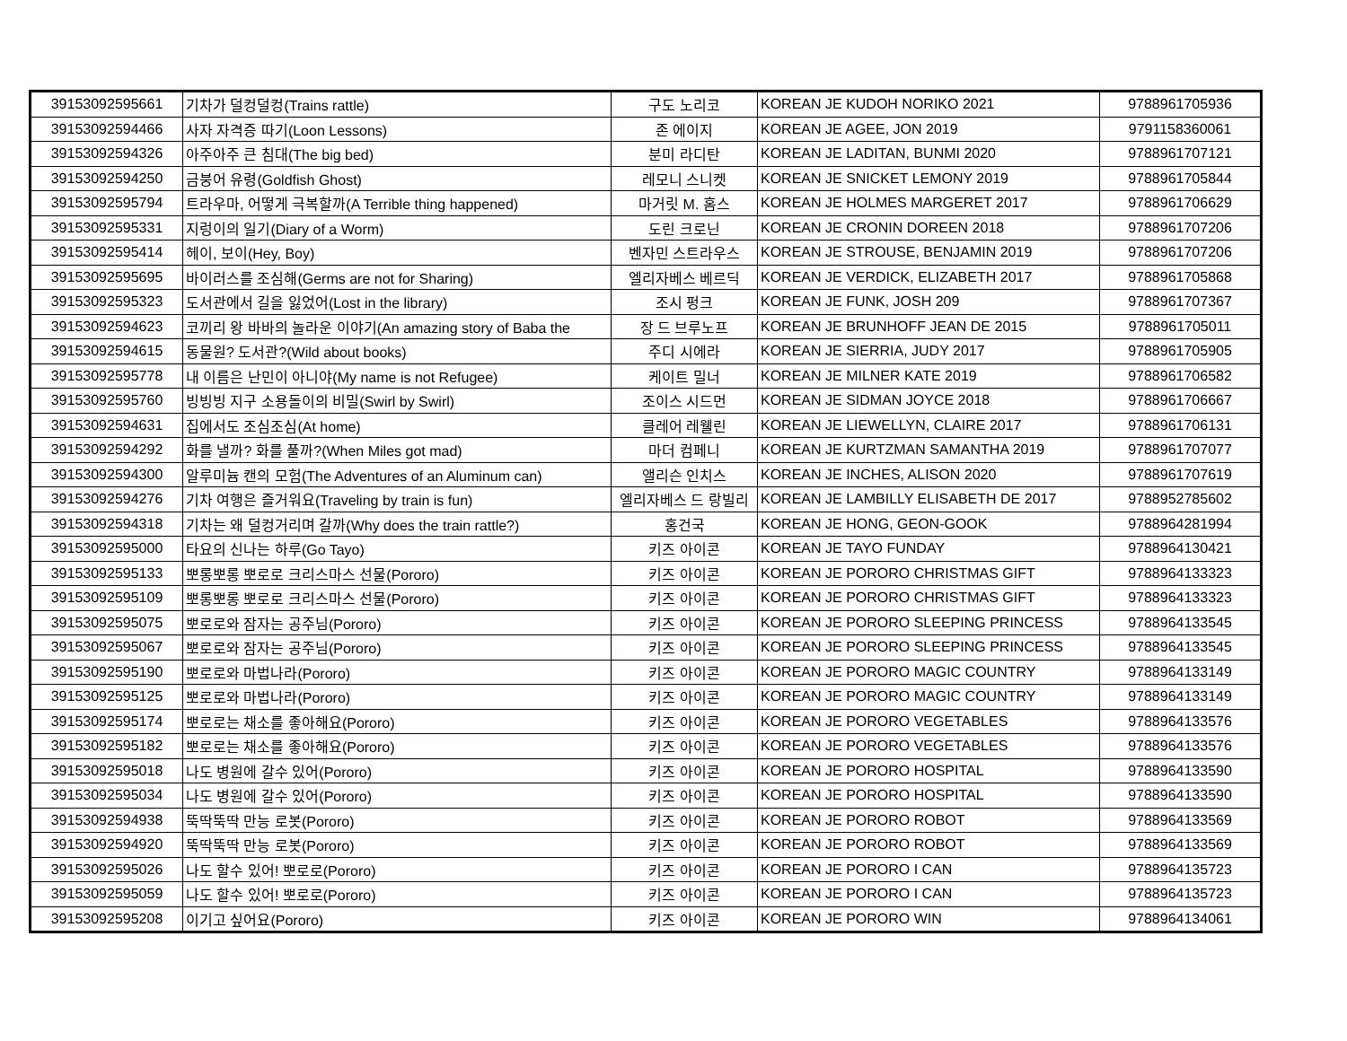| 39153092595661 | 기차가 덜컹덜컹(Trains rattle) | 구도 노리코 | KOREAN JE KUDOH NORIKO 2021 | 9788961705936 |
| 39153092594466 | 사자 자격증 따기(Loon Lessons) | 존 에이지 | KOREAN JE AGEE, JON 2019 | 9791158360061 |
| 39153092594326 | 아주아주 큰 침대(The big bed) | 분미 라디탄 | KOREAN JE LADITAN, BUNMI 2020 | 9788961707121 |
| 39153092594250 | 금붕어 유령(Goldfish Ghost) | 레모니 스니켓 | KOREAN JE SNICKET LEMONY 2019 | 9788961705844 |
| 39153092595794 | 트라우마, 어떻게 극복할까(A Terrible thing happened) | 마거릿 M. 홈스 | KOREAN JE HOLMES MARGERET 2017 | 9788961706629 |
| 39153092595331 | 지렁이의 일기(Diary of a Worm) | 도린 크로닌 | KOREAN JE CRONIN DOREEN 2018 | 9788961707206 |
| 39153092595414 | 헤이, 보이(Hey, Boy) | 벤자민 스트라우스 | KOREAN JE STROUSE, BENJAMIN 2019 | 9788961707206 |
| 39153092595695 | 바이러스를 조심해(Germs are not for Sharing) | 엘리자베스 베르딕 | KOREAN JE VERDICK, ELIZABETH 2017 | 9788961705868 |
| 39153092595323 | 도서관에서 길을 잃었어(Lost in the library) | 조시 펑크 | KOREAN JE FUNK, JOSH 209 | 9788961707367 |
| 39153092594623 | 코끼리 왕 바바의 놀라운 이야기(An amazing story of Baba the | 장 드 브루노프 | KOREAN JE BRUNHOFF JEAN DE 2015 | 9788961705011 |
| 39153092594615 | 동물원? 도서관?(Wild about books) | 주디 시에라 | KOREAN JE SIERRIA, JUDY 2017 | 9788961705905 |
| 39153092595778 | 내 이름은 난민이 아니야(My name is not Refugee) | 케이트 밀너 | KOREAN JE MILNER KATE 2019 | 9788961706582 |
| 39153092595760 | 빙빙빙 지구 소용돌이의 비밀(Swirl by Swirl) | 조이스 시드먼 | KOREAN JE SIDMAN JOYCE 2018 | 9788961706667 |
| 39153092594631 | 집에서도 조심조심(At home) | 클레어 레웰린 | KOREAN JE LIEWELLYN, CLAIRE 2017 | 9788961706131 |
| 39153092594292 | 화를 낼까? 화를 풀까?(When Miles got mad) | 마더 컴페니 | KOREAN JE KURTZMAN SAMANTHA 2019 | 9788961707077 |
| 39153092594300 | 알루미늄 캔의 모험(The Adventures of an Aluminum can) | 앨리슨 인치스 | KOREAN JE INCHES, ALISON 2020 | 9788961707619 |
| 39153092594276 | 기차 여행은 즐거워요(Traveling by train is fun) | 엘리자베스 드 랑빌리 | KOREAN JE LAMBILLY ELISABETH DE 2017 | 9788952785602 |
| 39153092594318 | 기차는 왜 덜컹거리며 갈까(Why does the train rattle?) | 홍건국 | KOREAN JE HONG, GEON-GOOK | 9788964281994 |
| 39153092595000 | 타요의 신나는 하루(Go Tayo) | 키즈 아이콘 | KOREAN JE TAYO FUNDAY | 9788964130421 |
| 39153092595133 | 뽀롱뽀롱 뽀로로 크리스마스 선물(Pororo) | 키즈 아이콘 | KOREAN JE PORORO CHRISTMAS GIFT | 9788964133323 |
| 39153092595109 | 뽀롱뽀롱 뽀로로 크리스마스 선물(Pororo) | 키즈 아이콘 | KOREAN JE PORORO CHRISTMAS GIFT | 9788964133323 |
| 39153092595075 | 뽀로로와 잠자는 공주님(Pororo) | 키즈 아이콘 | KOREAN JE PORORO SLEEPING PRINCESS | 9788964133545 |
| 39153092595067 | 뽀로로와 잠자는 공주님(Pororo) | 키즈 아이콘 | KOREAN JE PORORO SLEEPING PRINCESS | 9788964133545 |
| 39153092595190 | 뽀로로와 마법나라(Pororo) | 키즈 아이콘 | KOREAN JE PORORO MAGIC COUNTRY | 9788964133149 |
| 39153092595125 | 뽀로로와 마법나라(Pororo) | 키즈 아이콘 | KOREAN JE PORORO MAGIC COUNTRY | 9788964133149 |
| 39153092595174 | 뽀로로는 채소를 좋아해요(Pororo) | 키즈 아이콘 | KOREAN JE PORORO VEGETABLES | 9788964133576 |
| 39153092595182 | 뽀로로는 채소를 좋아해요(Pororo) | 키즈 아이콘 | KOREAN JE PORORO VEGETABLES | 9788964133576 |
| 39153092595018 | 나도 병원에 갈수 있어(Pororo) | 키즈 아이콘 | KOREAN JE PORORO HOSPITAL | 9788964133590 |
| 39153092595034 | 나도 병원에 갈수 있어(Pororo) | 키즈 아이콘 | KOREAN JE PORORO HOSPITAL | 9788964133590 |
| 39153092594938 | 뚝딱뚝딱 만능 로봇(Pororo) | 키즈 아이콘 | KOREAN JE PORORO ROBOT | 9788964133569 |
| 39153092594920 | 뚝딱뚝딱 만능 로봇(Pororo) | 키즈 아이콘 | KOREAN JE PORORO ROBOT | 9788964133569 |
| 39153092595026 | 나도 할수 있어! 뽀로로(Pororo) | 키즈 아이콘 | KOREAN JE PORORO I CAN | 9788964135723 |
| 39153092595059 | 나도 할수 있어! 뽀로로(Pororo) | 키즈 아이콘 | KOREAN JE PORORO I CAN | 9788964135723 |
| 39153092595208 | 이기고 싶어요(Pororo) | 키즈 아이콘 | KOREAN JE PORORO WIN | 9788964134061 |